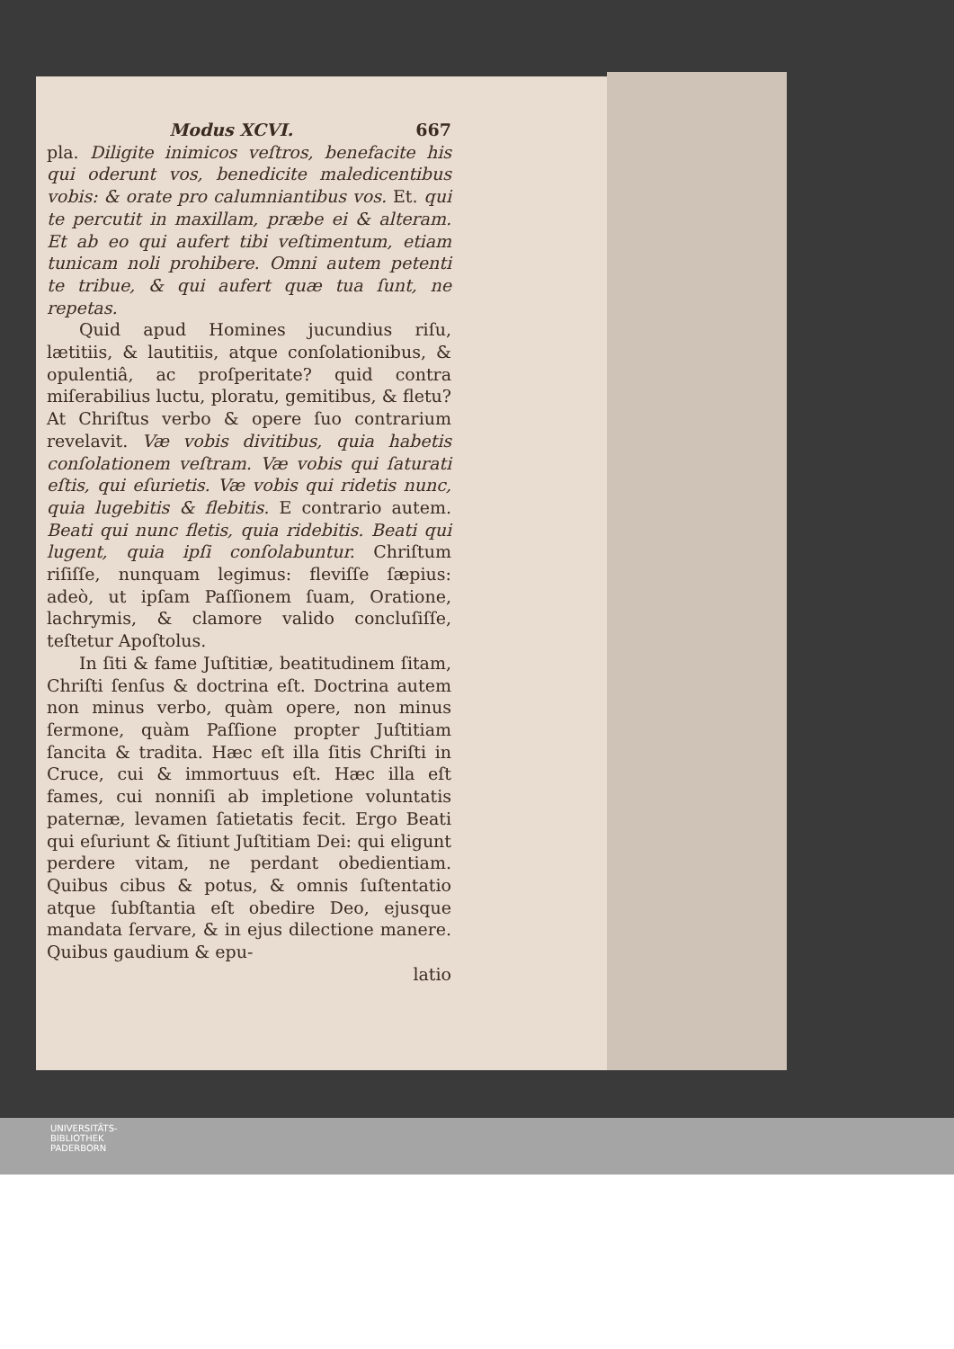Modus XCVI. 667
pla. Diligite inimicos veſtros, benefacite his qui oderunt vos, benedicite maledicentibus vobis: & orate pro calumniantibus vos. Et. qui te percutit in maxillam, præbe ei & alteram. Et ab eo qui aufert tibi veſtimentum, etiam tunicam noli prohibere. Omni autem petenti te tribue, & qui aufert quæ tua ſunt, ne repetas.
Quid apud Homines jucundius riſu, lætitiis, & lautitiis, atque conſolationibus, & opulentiâ, ac proſperitate? quid contra miſerabilius luctu, ploratu, gemitibus, & fletu? At Chriſtus verbo & opere ſuo contrarium revelavit. Væ vobis divitibus, quia habetis conſolationem veſtram. Væ vobis qui ſaturati eſtis, qui eſurietis. Væ vobis qui ridetis nunc, quia lugebitis & flebitis. E contrario autem. Beati qui nunc fletis, quia ridebitis. Beati qui lugent, quia ipſi conſolabuntur. Chriſtum riſiſſe, nunquam legimus: fleviſſe ſæpius: adeò, ut ipſam Paſſionem ſuam, Oratione, lachrymis, & clamore valido concluſiſſe, teſtetur Apoſtolus.
In ſiti & fame Juſtitiæ, beatitudinem ſitam, Chriſti ſenſus & doctrina eſt. Doctrina autem non minus verbo, quàm opere, non minus ſermone, quàm Paſſione propter Juſtitiam ſancita & tradita. Hæc eſt illa ſitis Chriſti in Cruce, cui & immortuus eſt. Hæc illa eſt fames, cui nonniſi ab impletione voluntatis paternæ, levamen ſatietatis fecit. Ergo Beati qui eſuriunt & ſitiunt Juſtitiam Dei: qui eligunt perdere vitam, ne perdant obedientiam. Quibus cibus & potus, & omnis ſuſtentatio atque ſubſtantia eſt obedire Deo, ejusque mandata ſervare, & in ejus dilectione manere. Quibus gaudium & epu-
latio
UNIVERSITÄTS-
BIBLIOTHEK
PADERBORN